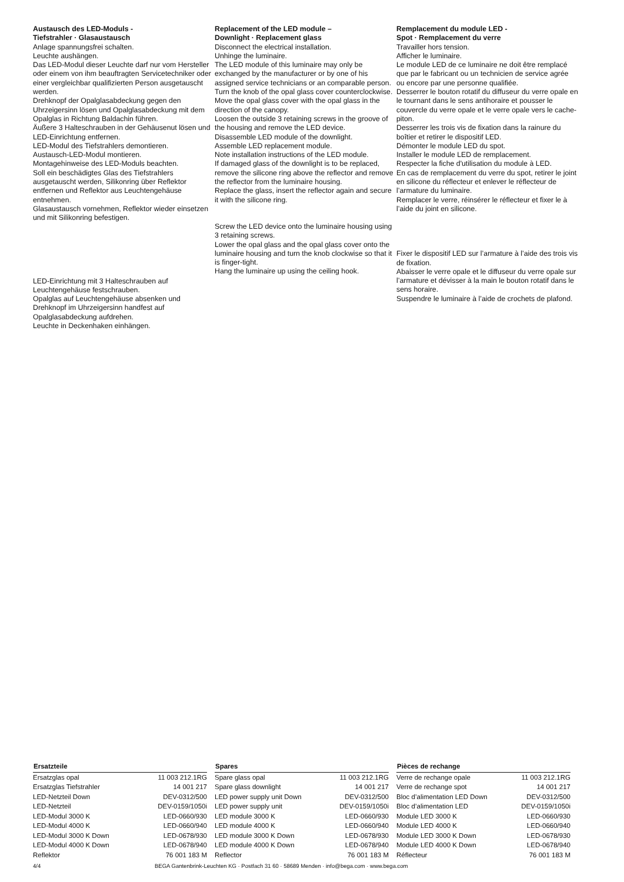Austausch des LED-Moduls -
Tiefstrahler · Glasaustausch
Anlage spannungsfrei schalten.
Leuchte aushängen.
Das LED-Modul dieser Leuchte darf nur vom Hersteller oder einem von ihm beauftragten Servicetechniker oder einer vergleichbar qualifizierten Person ausgetauscht werden.
Drehknopf der Opalglasabdeckung gegen den Uhrzeigersinn lösen und Opalglasabdeckung mit dem Opalglas in Richtung Baldachin führen.
Äußere 3 Halteschrauben in der Gehäusenut lösen und LED-Einrichtung entfernen.
LED-Modul des Tiefstrahlers demontieren.
Austausch-LED-Modul montieren.
Montagehinweise des LED-Moduls beachten.
Soll ein beschädigtes Glas des Tiefstrahlers ausgetauscht werden, Silikonring über Reflektor entfernen und Reflektor aus Leuchtengehäuse entnehmen.
Glasaustausch vornehmen, Reflektor wieder einsetzen und mit Silikonring befestigen.
LED-Einrichtung mit 3 Halteschrauben auf Leuchtengehäuse festschrauben.
Opalglas auf Leuchtengehäuse absenken und Drehknopf im Uhrzeigersinn handfest auf Opalglasabdeckung aufdrehen.
Leuchte in Deckenhaken einhängen.
Replacement of the LED module –
Downlight · Replacement glass
Disconnect the electrical installation.
Unhinge the luminaire.
The LED module of this luminaire may only be exchanged by the manufacturer or by one of his assigned service technicians or an comparable person.
Turn the knob of the opal glass cover counterclockwise. Move the opal glass cover with the opal glass in the direction of the canopy.
Loosen the outside 3 retaining screws in the groove of the housing and remove the LED device.
Disassemble LED module of the downlight.
Assemble LED replacement module.
Note installation instructions of the LED module.
If damaged glass of the downlight is to be replaced, remove the silicone ring above the reflector and remove the reflector from the luminaire housing.
Replace the glass, insert the reflector again and secure it with the silicone ring.
Screw the LED device onto the luminaire housing using 3 retaining screws.
Lower the opal glass and the opal glass cover onto the luminaire housing and turn the knob clockwise so that it is finger-tight.
Hang the luminaire up using the ceiling hook.
Remplacement du module LED -
Spot · Remplacement du verre
Travailler hors tension.
Afficher le luminaire.
Le module LED de ce luminaire ne doit être remplacé que par le fabricant ou un technicien de service agrée ou encore par une personne qualifiée.
Desserrer le bouton rotatif du diffuseur du verre opale en le tournant dans le sens antihoraire et pousser le couvercle du verre opale et le verre opale vers le cache-piton.
Desserrer les trois vis de fixation dans la rainure du boîtier et retirer le dispositif LED.
Démonter le module LED du spot.
Installer le module LED de remplacement.
Respecter la fiche d'utilisation du module à LED.
En cas de remplacement du verre du spot, retirer le joint en silicone du réflecteur et enlever le réflecteur de l’armature du luminaire.
Remplacer le verre, réinsérer le réflecteur et fixer le à l’aide du joint en silicone.
Fixer le dispositif LED sur l’armature à l’aide des trois vis de fixation.
Abaisser le verre opale et le diffuseur du verre opale sur l’armature et dévisser à la main le bouton rotatif dans le sens horaire.
Suspendre le luminaire à l’aide de crochets de plafond.
| Ersatzteile | |
| --- | --- |
| Ersatzglas opal | 11 003 212.1RG |
| Ersatzglas Tiefstrahler | 14 001 217 |
| LED-Netzteil Down | DEV-0312/500 |
| LED-Netzteil | DEV-0159/1050i |
| LED-Modul 3000 K | LED-0660/930 |
| LED-Modul 4000 K | LED-0660/940 |
| LED-Modul 3000 K Down | LED-0678/930 |
| LED-Modul 4000 K Down | LED-0678/940 |
| Reflektor | 76 001 183 M |
| Spares | |
| --- | --- |
| Spare glass opal | 11 003 212.1RG |
| Spare glass downlight | 14 001 217 |
| LED power supply unit Down | DEV-0312/500 |
| LED power supply unit | DEV-0159/1050i |
| LED module 3000 K | LED-0660/930 |
| LED module 4000 K | LED-0660/940 |
| LED module 3000 K Down | LED-0678/930 |
| LED module 4000 K Down | LED-0678/940 |
| Reflector | 76 001 183 M |
| Pièces de rechange | |
| --- | --- |
| Verre de rechange opale | 11 003 212.1RG |
| Verre de rechange spot | 14 001 217 |
| Bloc d’alimentation LED Down | DEV-0312/500 |
| Bloc d’alimentation LED | DEV-0159/1050i |
| Module LED 3000 K | LED-0660/930 |
| Module LED 4000 K | LED-0660/940 |
| Module LED 3000 K Down | LED-0678/930 |
| Module LED 4000 K Down | LED-0678/940 |
| Réflecteur | 76 001 183 M |
4/4 BEGA Gantenbrink-Leuchten KG · Postfach 31 60 · 58689 Menden · info@bega.com · www.bega.com